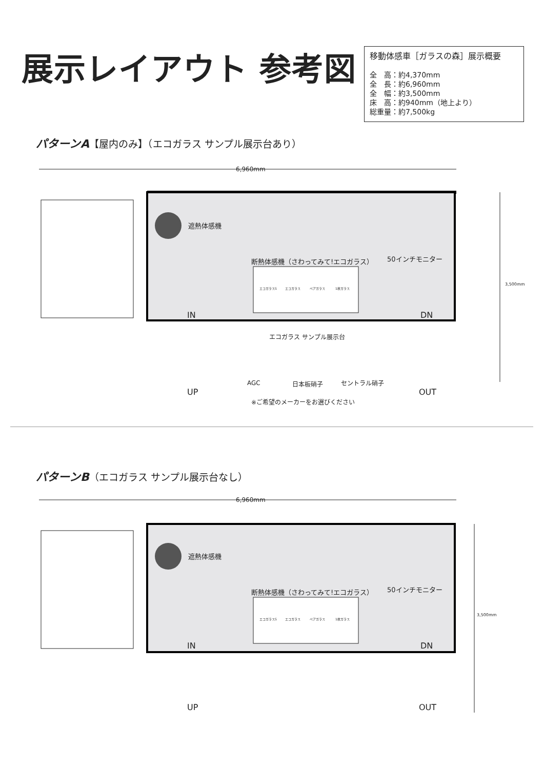展示レイアウト 参考図
移動体感車［ガラスの森］展示概要
全　高：約4,370mm
全　長：約6,960mm
全　幅：約3,500mm
床　高：約940mm（地上より）
総重量：約7,500kg
パターンA【屋内のみ】（エコガラス サンプル展示台あり）
6,960mm
遮熱体感機
断熱体感機（さわってみて!エコガラス）
エコガラスS エコガラス ペアガラス 1枚ガラス
50インチモニター
3,500mm
IN DN
エコガラス サンプル展示台
AGC 日本板硝子 セントラル硝子
UP OUT
※ご希望のメーカーをお選びください
パターンB（エコガラス サンプル展示台なし）
6,960mm
遮熱体感機
断熱体感機（さわってみて!エコガラス）
エコガラスS エコガラス ペアガラス 1枚ガラス
50インチモニター
3,500mm
IN DN
UP OUT